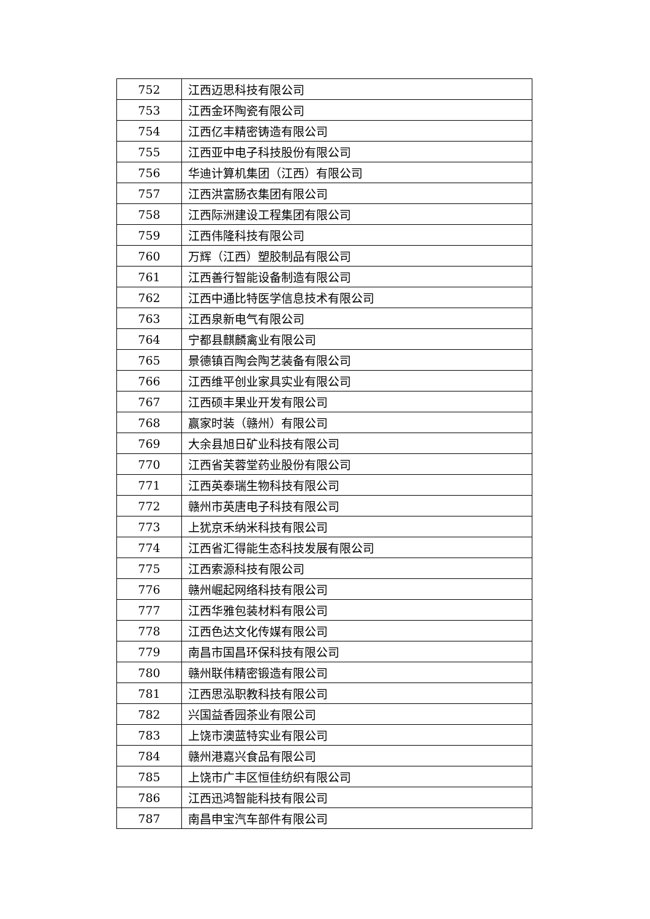| 752 | 江西迈思科技有限公司 |
| 753 | 江西金环陶瓷有限公司 |
| 754 | 江西亿丰精密铸造有限公司 |
| 755 | 江西亚中电子科技股份有限公司 |
| 756 | 华迪计算机集团（江西）有限公司 |
| 757 | 江西洪富肠衣集团有限公司 |
| 758 | 江西际洲建设工程集团有限公司 |
| 759 | 江西伟隆科技有限公司 |
| 760 | 万辉（江西）塑胶制品有限公司 |
| 761 | 江西善行智能设备制造有限公司 |
| 762 | 江西中通比特医学信息技术有限公司 |
| 763 | 江西泉新电气有限公司 |
| 764 | 宁都县麒麟禽业有限公司 |
| 765 | 景德镇百陶会陶艺装备有限公司 |
| 766 | 江西维平创业家具实业有限公司 |
| 767 | 江西硕丰果业开发有限公司 |
| 768 | 赢家时装（赣州）有限公司 |
| 769 | 大余县旭日矿业科技有限公司 |
| 770 | 江西省芙蓉堂药业股份有限公司 |
| 771 | 江西英泰瑞生物科技有限公司 |
| 772 | 赣州市英唐电子科技有限公司 |
| 773 | 上犹京禾纳米科技有限公司 |
| 774 | 江西省汇得能生态科技发展有限公司 |
| 775 | 江西索源科技有限公司 |
| 776 | 赣州崛起网络科技有限公司 |
| 777 | 江西华雅包装材料有限公司 |
| 778 | 江西色达文化传媒有限公司 |
| 779 | 南昌市国昌环保科技有限公司 |
| 780 | 赣州联伟精密锻造有限公司 |
| 781 | 江西思泓职教科技有限公司 |
| 782 | 兴国益香园茶业有限公司 |
| 783 | 上饶市澳蓝特实业有限公司 |
| 784 | 赣州港嘉兴食品有限公司 |
| 785 | 上饶市广丰区恒佳纺织有限公司 |
| 786 | 江西迅鸿智能科技有限公司 |
| 787 | 南昌申宝汽车部件有限公司 |